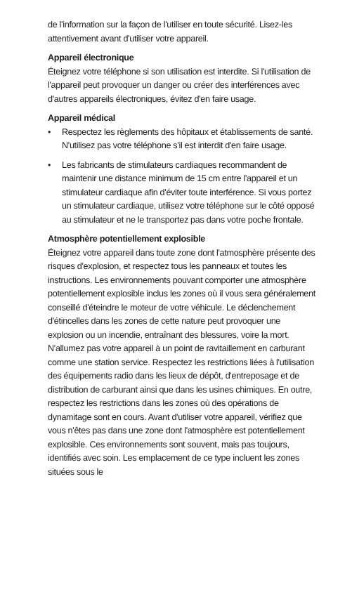de l'information sur la façon de l'utiliser en toute sécurité. Lisez-les attentivement avant d'utiliser votre appareil.
Appareil électronique
Éteignez votre téléphone si son utilisation est interdite. Si l'utilisation de l'appareil peut provoquer un danger ou créer des interférences avec d'autres appareils électroniques, évitez d'en faire usage.
Appareil médical
• Respectez les règlements des hôpitaux et établissements de santé. N'utilisez pas votre téléphone s'il est interdit d'en faire usage.
• Les fabricants de stimulateurs cardiaques recommandent de maintenir une distance minimum de 15 cm entre l'appareil et un stimulateur cardiaque afin d'éviter toute interférence. Si vous portez un stimulateur cardiaque, utilisez votre téléphone sur le côté opposé au stimulateur et ne le transportez pas dans votre poche frontale.
Atmosphère potentiellement explosible
Éteignez votre appareil dans toute zone dont l'atmosphère présente des risques d'explosion, et respectez tous les panneaux et toutes les instructions. Les environnements pouvant comporter une atmosphère potentiellement explosible inclus les zones où il vous sera généralement conseillé d'éteindre le moteur de votre véhicule. Le déclenchement d'étincelles dans les zones de cette nature peut provoquer une explosion ou un incendie, entraînant des blessures, voire la mort. N'allumez pas votre appareil à un point de ravitaillement en carburant comme une station service. Respectez les restrictions liées à l'utilisation des équipements radio dans les lieux de dépôt, d'entreposage et de distribution de carburant ainsi que dans les usines chimiques. En outre, respectez les restrictions dans les zones où des opérations de dynamitage sont en cours. Avant d'utiliser votre appareil, vérifiez que vous n'êtes pas dans une zone dont l'atmosphère est potentiellement explosible. Ces environnements sont souvent, mais pas toujours, identifiés avec soin. Les emplacement de ce type incluent les zones situées sous le